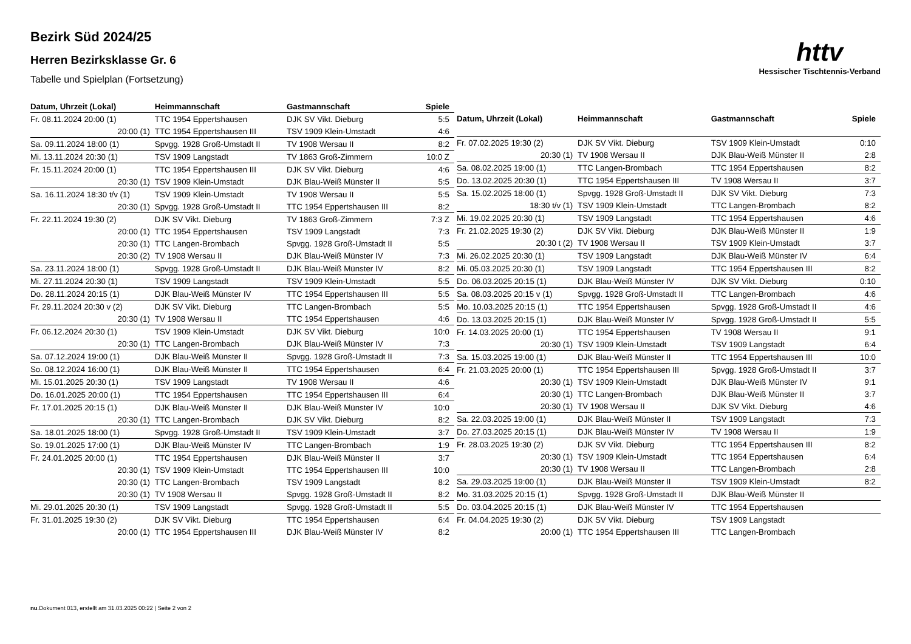Bezirk Süd 2024/25
Herren Bezirksklasse Gr. 6
Tabelle und Spielplan (Fortsetzung)
httv
Hessischer Tischtennis-Verband
| Datum, Uhrzeit (Lokal) | Heimmannschaft | Gastmannschaft | Spiele |
| --- | --- | --- | --- |
| Fr. 08.11.2024 20:00 (1) | TTC 1954 Eppertshausen | DJK SV Vikt. Dieburg | 5:5 |
| 20:00 (1) | TTC 1954 Eppertshausen III | TSV 1909 Klein-Umstadt | 4:6 |
| Sa. 09.11.2024 18:00 (1) | Spvgg. 1928 Groß-Umstadt II | TV 1908 Wersau II | 8:2 |
| Mi. 13.11.2024 20:30 (1) | TSV 1909 Langstadt | TV 1863 Groß-Zimmern | 10:0 Z |
| Fr. 15.11.2024 20:00 (1) | TTC 1954 Eppertshausen III | DJK SV Vikt. Dieburg | 4:6 |
| 20:30 (1) | TSV 1909 Klein-Umstadt | DJK Blau-Weiß Münster II | 5:5 |
| Sa. 16.11.2024 18:30 t/v (1) | TSV 1909 Klein-Umstadt | TV 1908 Wersau II | 5:5 |
| 20:30 (1) | Spvgg. 1928 Groß-Umstadt II | TTC 1954 Eppertshausen III | 8:2 |
| Fr. 22.11.2024 19:30 (2) | DJK SV Vikt. Dieburg | TV 1863 Groß-Zimmern | 7:3 Z |
| 20:00 (1) | TTC 1954 Eppertshausen | TSV 1909 Langstadt | 7:3 |
| 20:30 (1) | TTC Langen-Brombach | Spvgg. 1928 Groß-Umstadt II | 5:5 |
| 20:30 (2) | TV 1908 Wersau II | DJK Blau-Weiß Münster IV | 7:3 |
| Sa. 23.11.2024 18:00 (1) | Spvgg. 1928 Groß-Umstadt II | DJK Blau-Weiß Münster IV | 8:2 |
| Mi. 27.11.2024 20:30 (1) | TSV 1909 Langstadt | TSV 1909 Klein-Umstadt | 5:5 |
| Do. 28.11.2024 20:15 (1) | DJK Blau-Weiß Münster IV | TTC 1954 Eppertshausen III | 5:5 |
| Fr. 29.11.2024 20:30 v (2) | DJK SV Vikt. Dieburg | TTC Langen-Brombach | 5:5 |
| 20:30 (1) | TV 1908 Wersau II | TTC 1954 Eppertshausen | 4:6 |
| Fr. 06.12.2024 20:30 (1) | TSV 1909 Klein-Umstadt | DJK SV Vikt. Dieburg | 10:0 |
| 20:30 (1) | TTC Langen-Brombach | DJK Blau-Weiß Münster IV | 7:3 |
| Sa. 07.12.2024 19:00 (1) | DJK Blau-Weiß Münster II | Spvgg. 1928 Groß-Umstadt II | 7:3 |
| So. 08.12.2024 16:00 (1) | DJK Blau-Weiß Münster II | TTC 1954 Eppertshausen | 6:4 |
| Mi. 15.01.2025 20:30 (1) | TSV 1909 Langstadt | TV 1908 Wersau II | 4:6 |
| Do. 16.01.2025 20:00 (1) | TTC 1954 Eppertshausen | TTC 1954 Eppertshausen III | 6:4 |
| Fr. 17.01.2025 20:15 (1) | DJK Blau-Weiß Münster II | DJK Blau-Weiß Münster IV | 10:0 |
| 20:30 (1) | TTC Langen-Brombach | DJK SV Vikt. Dieburg | 8:2 |
| Sa. 18.01.2025 18:00 (1) | Spvgg. 1928 Groß-Umstadt II | TSV 1909 Klein-Umstadt | 3:7 |
| So. 19.01.2025 17:00 (1) | DJK Blau-Weiß Münster IV | TTC Langen-Brombach | 1:9 |
| Fr. 24.01.2025 20:00 (1) | TTC 1954 Eppertshausen | DJK Blau-Weiß Münster II | 3:7 |
| 20:30 (1) | TSV 1909 Klein-Umstadt | TTC 1954 Eppertshausen III | 10:0 |
| 20:30 (1) | TTC Langen-Brombach | TSV 1909 Langstadt | 8:2 |
| 20:30 (1) | TV 1908 Wersau II | Spvgg. 1928 Groß-Umstadt II | 8:2 |
| Mi. 29.01.2025 20:30 (1) | TSV 1909 Langstadt | Spvgg. 1928 Groß-Umstadt II | 5:5 |
| Fr. 31.01.2025 19:30 (2) | DJK SV Vikt. Dieburg | TTC 1954 Eppertshausen | 6:4 |
| 20:00 (1) | TTC 1954 Eppertshausen III | DJK Blau-Weiß Münster IV | 8:2 |
| Datum, Uhrzeit (Lokal) | Heimmannschaft | Gastmannschaft | Spiele |
| --- | --- | --- | --- |
| Fr. 07.02.2025 19:30 (2) | DJK SV Vikt. Dieburg | TSV 1909 Klein-Umstadt | 0:10 |
| 20:30 (1) | TV 1908 Wersau II | DJK Blau-Weiß Münster II | 2:8 |
| Sa. 08.02.2025 19:00 (1) | TTC Langen-Brombach | TTC 1954 Eppertshausen | 8:2 |
| Do. 13.02.2025 20:30 (1) | TTC 1954 Eppertshausen III | TV 1908 Wersau II | 3:7 |
| Sa. 15.02.2025 18:00 (1) | Spvgg. 1928 Groß-Umstadt II | DJK SV Vikt. Dieburg | 7:3 |
| 18:30 t/v (1) | TSV 1909 Klein-Umstadt | TTC Langen-Brombach | 8:2 |
| Mi. 19.02.2025 20:30 (1) | TSV 1909 Langstadt | TTC 1954 Eppertshausen | 4:6 |
| Fr. 21.02.2025 19:30 (2) | DJK SV Vikt. Dieburg | DJK Blau-Weiß Münster II | 1:9 |
| 20:30 t (2) | TV 1908 Wersau II | TSV 1909 Klein-Umstadt | 3:7 |
| Mi. 26.02.2025 20:30 (1) | TSV 1909 Langstadt | DJK Blau-Weiß Münster IV | 6:4 |
| Mi. 05.03.2025 20:30 (1) | TSV 1909 Langstadt | TTC 1954 Eppertshausen III | 8:2 |
| Do. 06.03.2025 20:15 (1) | DJK Blau-Weiß Münster IV | DJK SV Vikt. Dieburg | 0:10 |
| Sa. 08.03.2025 20:15 v (1) | Spvgg. 1928 Groß-Umstadt II | TTC Langen-Brombach | 4:6 |
| Mo. 10.03.2025 20:15 (1) | TTC 1954 Eppertshausen | Spvgg. 1928 Groß-Umstadt II | 4:6 |
| Do. 13.03.2025 20:15 (1) | DJK Blau-Weiß Münster IV | Spvgg. 1928 Groß-Umstadt II | 5:5 |
| Fr. 14.03.2025 20:00 (1) | TTC 1954 Eppertshausen | TV 1908 Wersau II | 9:1 |
| 20:30 (1) | TSV 1909 Klein-Umstadt | TSV 1909 Langstadt | 6:4 |
| Sa. 15.03.2025 19:00 (1) | DJK Blau-Weiß Münster II | TTC 1954 Eppertshausen III | 10:0 |
| Fr. 21.03.2025 20:00 (1) | TTC 1954 Eppertshausen III | Spvgg. 1928 Groß-Umstadt II | 3:7 |
| 20:30 (1) | TSV 1909 Klein-Umstadt | DJK Blau-Weiß Münster IV | 9:1 |
| 20:30 (1) | TTC Langen-Brombach | DJK Blau-Weiß Münster II | 3:7 |
| 20:30 (1) | TV 1908 Wersau II | DJK SV Vikt. Dieburg | 4:6 |
| Sa. 22.03.2025 19:00 (1) | DJK Blau-Weiß Münster II | TSV 1909 Langstadt | 7:3 |
| Do. 27.03.2025 20:15 (1) | DJK Blau-Weiß Münster IV | TV 1908 Wersau II | 1:9 |
| Fr. 28.03.2025 19:30 (2) | DJK SV Vikt. Dieburg | TTC 1954 Eppertshausen III | 8:2 |
| 20:30 (1) | TSV 1909 Klein-Umstadt | TTC 1954 Eppertshausen | 6:4 |
| 20:30 (1) | TV 1908 Wersau II | TTC Langen-Brombach | 2:8 |
| Sa. 29.03.2025 19:00 (1) | DJK Blau-Weiß Münster II | TSV 1909 Klein-Umstadt | 8:2 |
| Mo. 31.03.2025 20:15 (1) | Spvgg. 1928 Groß-Umstadt II | DJK Blau-Weiß Münster II | |
| Do. 03.04.2025 20:15 (1) | DJK Blau-Weiß Münster IV | TTC 1954 Eppertshausen | |
| Fr. 04.04.2025 19:30 (2) | DJK SV Vikt. Dieburg | TSV 1909 Langstadt | |
| 20:00 (1) | TTC 1954 Eppertshausen III | TTC Langen-Brombach | |
nu.Dokument 013, erstellt am 31.03.2025 00:22 | Seite 2 von 2